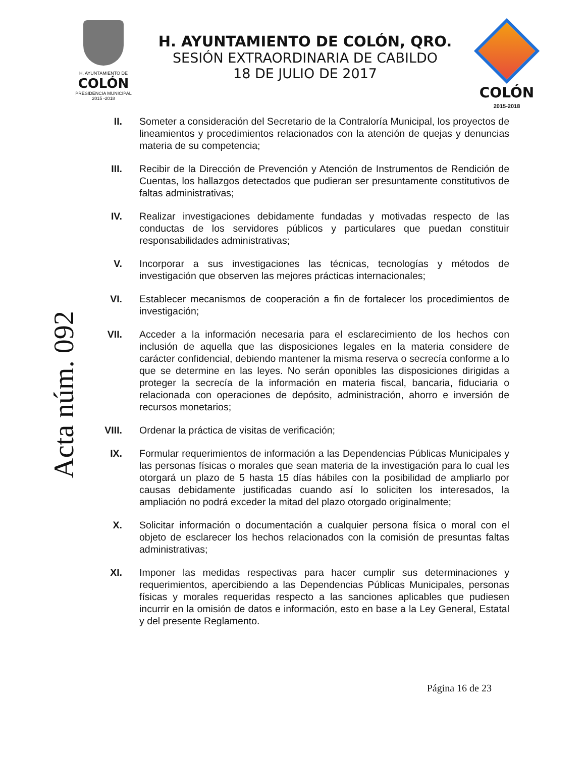H. AYUNTAMIENTO DE
COLÓN
PRESIDENCIA MUNICIPAL
2015 -2018
H. AYUNTAMIENTO DE COLÓN, QRO.
SESIÓN EXTRAORDINARIA DE CABILDO
18 DE JULIO DE 2017
COLÓN
2015-2018
Acta núm. 092
II. Someter a consideración del Secretario de la Contraloría Municipal, los proyectos de lineamientos y procedimientos relacionados con la atención de quejas y denuncias materia de su competencia;
III. Recibir de la Dirección de Prevención y Atención de Instrumentos de Rendición de Cuentas, los hallazgos detectados que pudieran ser presuntamente constitutivos de faltas administrativas;
IV. Realizar investigaciones debidamente fundadas y motivadas respecto de las conductas de los servidores públicos y particulares que puedan constituir responsabilidades administrativas;
V. Incorporar a sus investigaciones las técnicas, tecnologías y métodos de investigación que observen las mejores prácticas internacionales;
VI. Establecer mecanismos de cooperación a fin de fortalecer los procedimientos de investigación;
VII. Acceder a la información necesaria para el esclarecimiento de los hechos con inclusión de aquella que las disposiciones legales en la materia considere de carácter confidencial, debiendo mantener la misma reserva o secrecía conforme a lo que se determine en las leyes. No serán oponibles las disposiciones dirigidas a proteger la secrecía de la información en materia fiscal, bancaria, fiduciaria o relacionada con operaciones de depósito, administración, ahorro e inversión de recursos monetarios;
VIII. Ordenar la práctica de visitas de verificación;
IX. Formular requerimientos de información a las Dependencias Públicas Municipales y las personas físicas o morales que sean materia de la investigación para lo cual les otorgará un plazo de 5 hasta 15 días hábiles con la posibilidad de ampliarlo por causas debidamente justificadas cuando así lo soliciten los interesados, la ampliación no podrá exceder la mitad del plazo otorgado originalmente;
X. Solicitar información o documentación a cualquier persona física o moral con el objeto de esclarecer los hechos relacionados con la comisión de presuntas faltas administrativas;
XI. Imponer las medidas respectivas para hacer cumplir sus determinaciones y requerimientos, apercibiendo a las Dependencias Públicas Municipales, personas físicas y morales requeridas respecto a las sanciones aplicables que pudiesen incurrir en la omisión de datos e información, esto en base a la Ley General, Estatal y del presente Reglamento.
Página 16 de 23